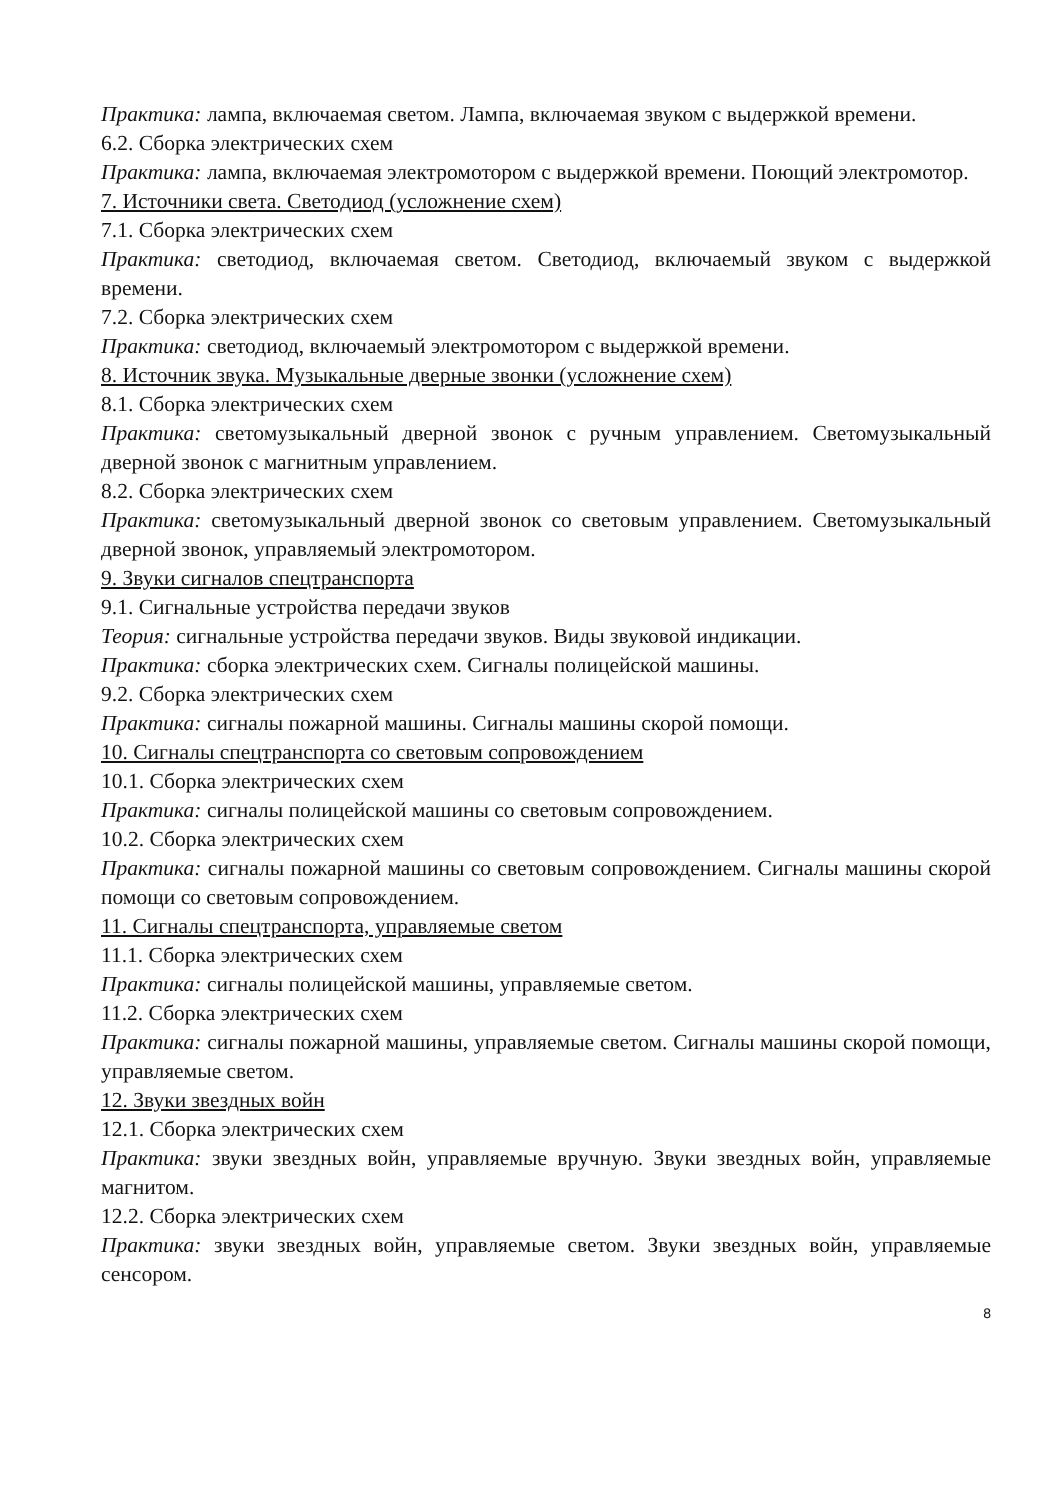Практика: лампа, включаемая светом. Лампа, включаемая звуком с выдержкой времени.
6.2. Сборка электрических схем
Практика: лампа, включаемая электромотором с выдержкой времени. Поющий электромотор.
7. Источники света. Светодиод (усложнение схем)
7.1. Сборка электрических схем
Практика: светодиод, включаемая светом. Светодиод, включаемый звуком с выдержкой времени.
7.2. Сборка электрических схем
Практика: светодиод, включаемый электромотором с выдержкой времени.
8. Источник звука. Музыкальные дверные звонки (усложнение схем)
8.1. Сборка электрических схем
Практика: светомузыкальный дверной звонок с ручным управлением. Светомузыкальный дверной звонок с магнитным управлением.
8.2. Сборка электрических схем
Практика: светомузыкальный дверной звонок со световым управлением. Светомузыкальный дверной звонок, управляемый электромотором.
9. Звуки сигналов спецтранспорта
9.1. Сигнальные устройства передачи звуков
Теория: сигнальные устройства передачи звуков. Виды звуковой индикации.
Практика: сборка электрических схем. Сигналы полицейской машины.
9.2. Сборка электрических схем
Практика: сигналы пожарной машины. Сигналы машины скорой помощи.
10. Сигналы спецтранспорта со световым сопровождением
10.1. Сборка электрических схем
Практика: сигналы полицейской машины со световым сопровождением.
10.2. Сборка электрических схем
Практика: сигналы пожарной машины со световым сопровождением. Сигналы машины скорой помощи со световым сопровождением.
11. Сигналы спецтранспорта, управляемые светом
11.1. Сборка электрических схем
Практика: сигналы полицейской машины, управляемые светом.
11.2. Сборка электрических схем
Практика: сигналы пожарной машины, управляемые светом. Сигналы машины скорой помощи, управляемые светом.
12. Звуки звездных войн
12.1. Сборка электрических схем
Практика: звуки звездных войн, управляемые вручную. Звуки звездных войн, управляемые магнитом.
12.2. Сборка электрических схем
Практика: звуки звездных войн, управляемые светом. Звуки звездных войн, управляемые сенсором.
8